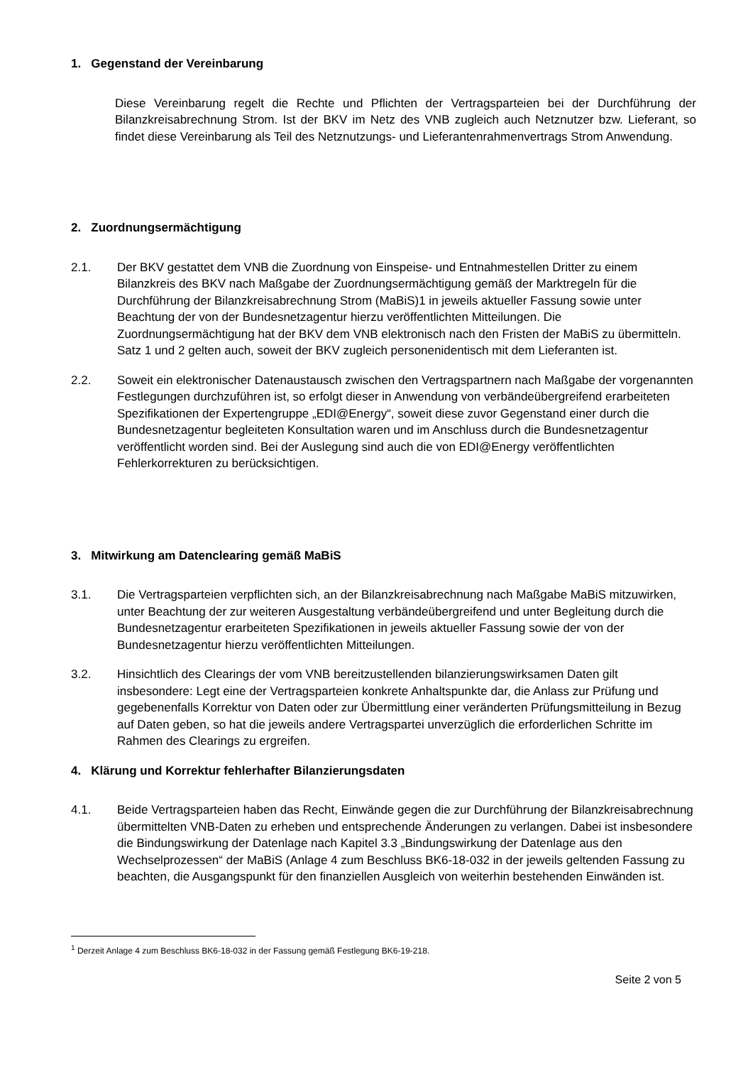1. Gegenstand der Vereinbarung
Diese Vereinbarung regelt die Rechte und Pflichten der Vertragsparteien bei der Durchführung der Bilanzkreisabrechnung Strom. Ist der BKV im Netz des VNB zugleich auch Netznutzer bzw. Lieferant, so findet diese Vereinbarung als Teil des Netznutzungs- und Lieferantenrahmenvertrags Strom Anwendung.
2. Zuordnungsermächtigung
2.1. Der BKV gestattet dem VNB die Zuordnung von Einspeise- und Entnahmestellen Dritter zu einem Bilanzkreis des BKV nach Maßgabe der Zuordnungsermächtigung gemäß der Marktregeln für die Durchführung der Bilanzkreisabrechnung Strom (MaBiS)1 in jeweils aktueller Fassung sowie unter Beachtung der von der Bundesnetzagentur hierzu veröffentlichten Mitteilungen. Die Zuordnungsermächtigung hat der BKV dem VNB elektronisch nach den Fristen der MaBiS zu übermitteln. Satz 1 und 2 gelten auch, soweit der BKV zugleich personenidentisch mit dem Lieferanten ist.
2.2. Soweit ein elektronischer Datenaustausch zwischen den Vertragspartnern nach Maßgabe der vorgenannten Festlegungen durchzuführen ist, so erfolgt dieser in Anwendung von verbändeübergreifend erarbeiteten Spezifikationen der Expertengruppe „EDI@Energy“, soweit diese zuvor Gegenstand einer durch die Bundesnetzagentur begleiteten Konsultation waren und im Anschluss durch die Bundesnetzagentur veröffentlicht worden sind. Bei der Auslegung sind auch die von EDI@Energy veröffentlichten Fehlerkorrekturen zu berücksichtigen.
3. Mitwirkung am Datenclearing gemäß MaBiS
3.1. Die Vertragsparteien verpflichten sich, an der Bilanzkreisabrechnung nach Maßgabe MaBiS mitzuwirken, unter Beachtung der zur weiteren Ausgestaltung verbändeübergreifend und unter Begleitung durch die Bundesnetzagentur erarbeiteten Spezifikationen in jeweils aktueller Fassung sowie der von der Bundesnetzagentur hierzu veröffentlichten Mitteilungen.
3.2. Hinsichtlich des Clearings der vom VNB bereitzustellenden bilanzierungswirksamen Daten gilt insbesondere: Legt eine der Vertragsparteien konkrete Anhaltspunkte dar, die Anlass zur Prüfung und gegebenenfalls Korrektur von Daten oder zur Übermittlung einer veränderten Prüfungsmitteilung in Bezug auf Daten geben, so hat die jeweils andere Vertragspartei unverzüglich die erforderlichen Schritte im Rahmen des Clearings zu ergreifen.
4. Klärung und Korrektur fehlerhafter Bilanzierungsdaten
4.1. Beide Vertragsparteien haben das Recht, Einwände gegen die zur Durchführung der Bilanzkreisabrechnung übermittelten VNB-Daten zu erheben und entsprechende Änderungen zu verlangen. Dabei ist insbesondere die Bindungswirkung der Datenlage nach Kapitel 3.3 „Bindungswirkung der Datenlage aus den Wechselprozessen“ der MaBiS (Anlage 4 zum Beschluss BK6-18-032 in der jeweils geltenden Fassung zu beachten, die Ausgangspunkt für den finanziellen Ausgleich von weiterhin bestehenden Einwänden ist.
<sup>1</sup> Derzeit Anlage 4 zum Beschluss BK6-18-032 in der Fassung gemäß Festlegung BK6-19-218.
Seite 2 von 5